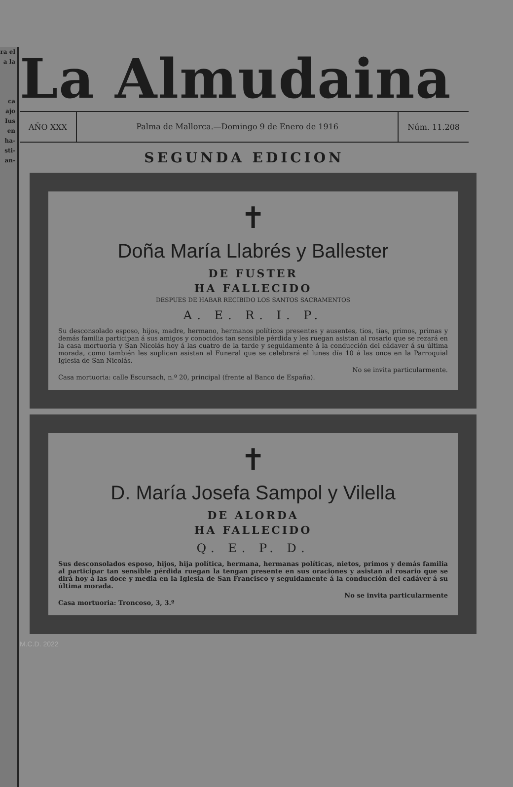ra el
a la
ca
ajo
Ius
en
ha-
sti-
an-
La Almudaina
AÑO XXX
Palma de Mallorca.—Domingo 9 de Enero de 1916
Núm. 11.208
SEGUNDA EDICION
✝
Doña María Llabrés y Ballester
DE FUSTER
HA FALLECIDO
DESPUES DE HABAR RECIBIDO LOS SANTOS SACRAMENTOS
A. E. R. I. P.
Su desconsolado esposo, hijos, madre, hermano, hermanos políticos presentes y ausentes, tios, tias, primos, primas y demás familia participan á sus amigos y conocidos tan sensible pérdida y les ruegan asistan al rosario que se rezará en la casa mortuoria y San Nicolás hoy á las cuatro de la tarde y seguidamente á la conducción del cádaver á su última morada, como también les suplican asistan al Funeral que se celebrará el lunes día 10 á las once en la Parroquial Iglesia de San Nicolás.
No se invita particularmente.
Casa mortuoria: calle Escursach, n.º 20, principal (frente al Banco de España).
✝
D. María Josefa Sampol y Vilella
DE ALORDA
HA FALLECIDO
Q. E. P. D.
Sus desconsolados esposo, hijos, hija política, hermana, hermanas políticas, nietos, primos y demás familia al participar tan sensible pérdida ruegan la tengan presente en sus oraciones y asistan al rosario que se dirá hoy á las doce y media en la Iglesia de San Francisco y seguidamente á la conducción del cadáver á su última morada.
No se invita particularmente
Casa mortuoria: Troncoso, 3, 3.º
M.C.D. 2022